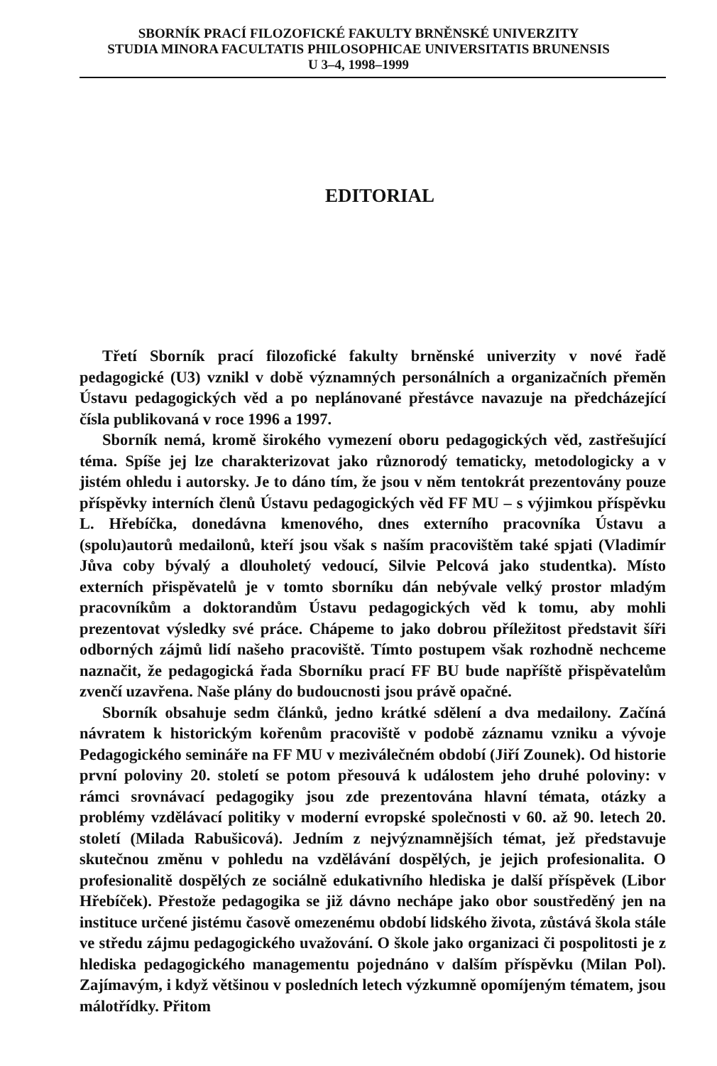SBORNÍK PRACÍ FILOZOFICKÉ FAKULTY BRNĚNSKÉ UNIVERZITY
STUDIA MINORA FACULTATIS PHILOSOPHICAE UNIVERSITATIS BRUNENSIS
U 3–4, 1998–1999
EDITORIAL
Třetí Sborník prací filozofické fakulty brněnské univerzity v nové řadě pedagogické (U3) vznikl v době významných personálních a organizačních přeměn Ústavu pedagogických věd a po neplánované přestávce navazuje na předcházející čísla publikovaná v roce 1996 a 1997.
Sborník nemá, kromě širokého vymezení oboru pedagogických věd, zastřešující téma. Spíše jej lze charakterizovat jako různorodý tematicky, metodologicky a v jistém ohledu i autorsky. Je to dáno tím, že jsou v něm tentokrát prezentovány pouze příspěvky interních členů Ústavu pedagogických věd FF MU – s výjimkou příspěvku L. Hřebíčka, donedávna kmenového, dnes externího pracovníka Ústavu a (spolu)autorů medailonů, kteří jsou však s naším pracovištěm také spjati (Vladimír Jůva coby bývalý a dlouholetý vedoucí, Silvie Pelcová jako studentka). Místo externích přispěvatelů je v tomto sborníku dán nebývale velký prostor mladým pracovníkům a doktorandům Ústavu pedagogických věd k tomu, aby mohli prezentovat výsledky své práce. Chápeme to jako dobrou příležitost představit šíři odborných zájmů lidí našeho pracoviště. Tímto postupem však rozhodně nechceme naznačit, že pedagogická řada Sborníku prací FF BU bude napříště přispěvatelům zvenčí uzavřena. Naše plány do budoucnosti jsou právě opačné.
Sborník obsahuje sedm článků, jedno krátké sdělení a dva medailony. Začíná návratem k historickým kořenům pracoviště v podobě záznamu vzniku a vývoje Pedagogického semináře na FF MU v meziválečném období (Jiří Zounek). Od historie první poloviny 20. století se potom přesouvá k událostem jeho druhé poloviny: v rámci srovnávací pedagogiky jsou zde prezentována hlavní témata, otázky a problémy vzdělávací politiky v moderní evropské společnosti v 60. až 90. letech 20. století (Milada Rabušicová). Jedním z nejvýznamnějších témat, jež představuje skutečnou změnu v pohledu na vzdělávání dospělých, je jejich profesionalita. O profesionalitě dospělých ze sociálně edukativního hlediska je další příspěvek (Libor Hřebíček). Přestože pedagogika se již dávno nechápe jako obor soustředěný jen na instituce určené jistému časově omezenému období lidského života, zůstává škola stále ve středu zájmu pedagogického uvažování. O škole jako organizaci či pospolitosti je z hlediska pedagogického managementu pojednáno v dalším příspěvku (Milan Pol). Zajímavým, i když většinou v posledních letech výzkumně opomíjeným tématem, jsou málotřídky. Přitom